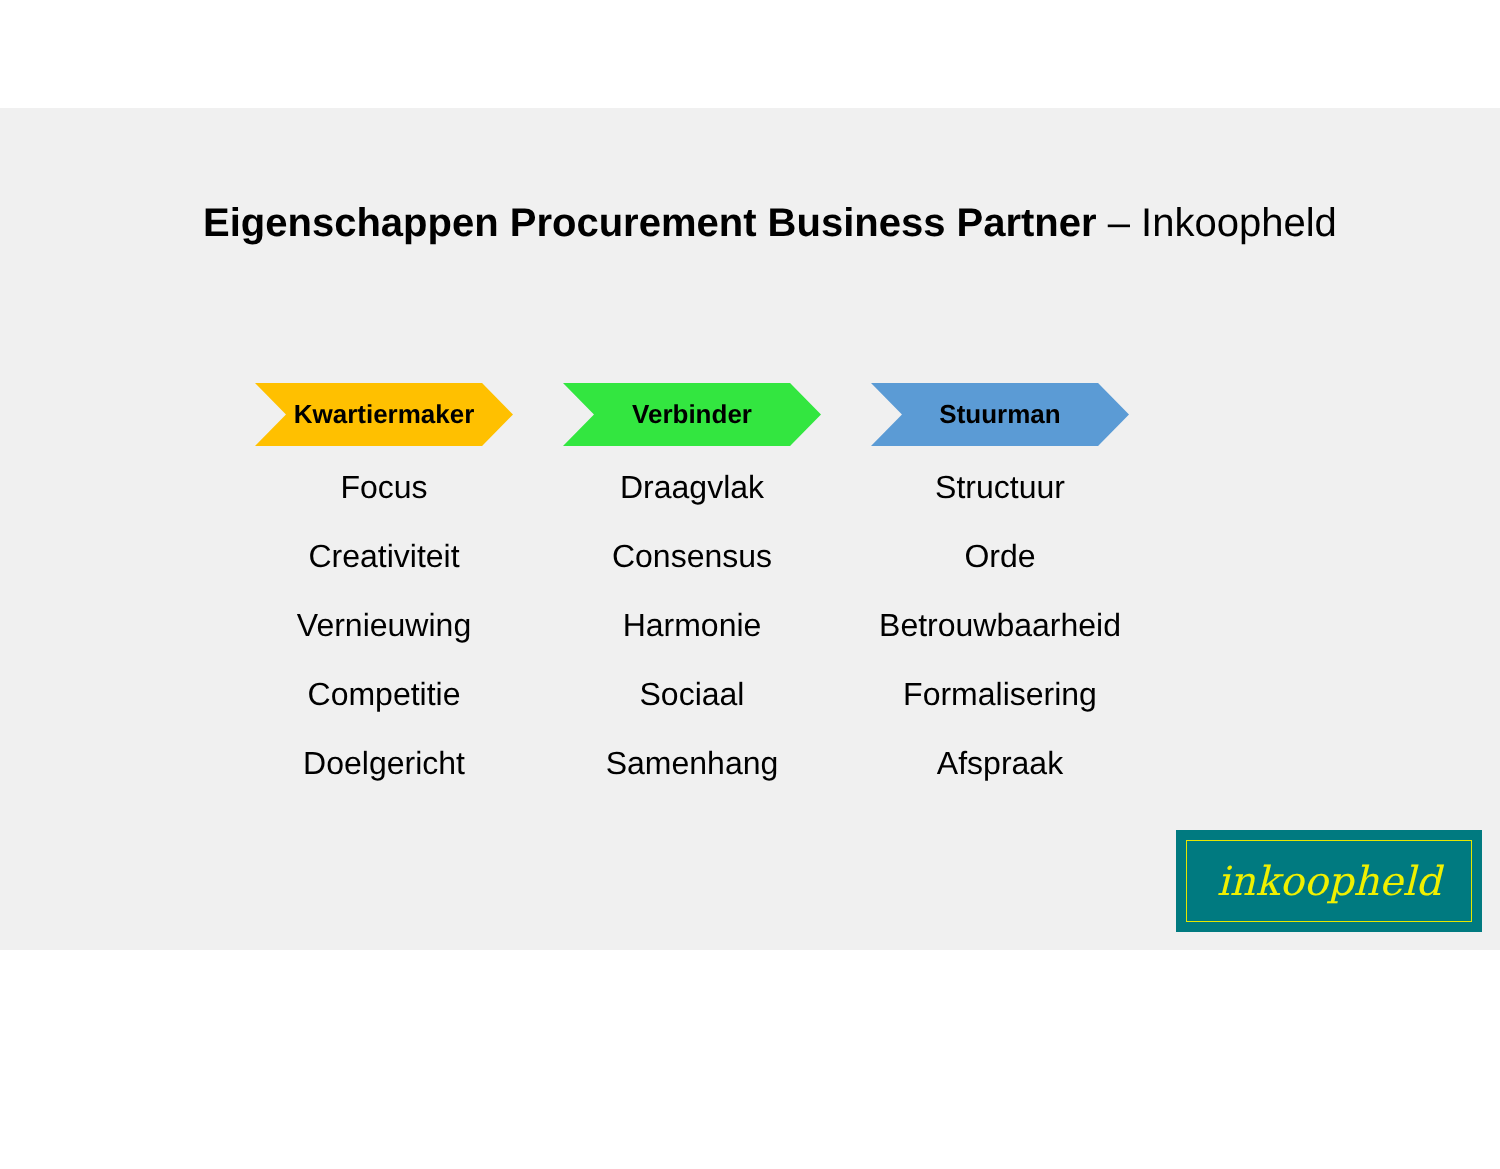Eigenschappen Procurement Business Partner – Inkoopheld
Kwartiermaker
Focus
Creativiteit
Vernieuwing
Competitie
Doelgericht
Verbinder
Draagvlak
Consensus
Harmonie
Sociaal
Samenhang
Stuurman
Structuur
Orde
Betrouwbaarheid
Formalisering
Afspraak
inkoopheld